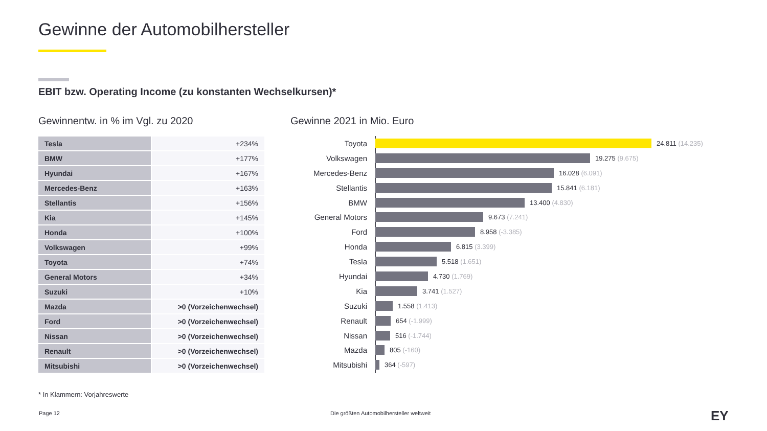Gewinne der Automobilhersteller
EBIT bzw. Operating Income (zu konstanten Wechselkursen)*
Gewinnentw. in % im Vgl. zu 2020
Gewinne 2021 in Mio. Euro
| Tesla | +234% |
| BMW | +177% |
| Hyundai | +167% |
| Mercedes-Benz | +163% |
| Stellantis | +156% |
| Kia | +145% |
| Honda | +100% |
| Volkswagen | +99% |
| Toyota | +74% |
| General Motors | +34% |
| Suzuki | +10% |
| Mazda | >0 (Vorzeichenwechsel) |
| Ford | >0 (Vorzeichenwechsel) |
| Nissan | >0 (Vorzeichenwechsel) |
| Renault | >0 (Vorzeichenwechsel) |
| Mitsubishi | >0 (Vorzeichenwechsel) |
Toyota
24.811 (14.235)
Volkswagen
19.275 (9.675)
Mercedes-Benz
16.028 (6.091)
Stellantis
15.841 (6.181)
BMW
13.400 (4.830)
General Motors
9.673 (7.241)
Ford
8.958 (-3.385)
Honda
6.815 (3.399)
Tesla
5.518 (1.651)
Hyundai
4.730 (1.769)
Kia
3.741 (1.527)
Suzuki
1.558 (1.413)
Renault
654 (-1.999)
Nissan
516 (-1.744)
Mazda
805 (-160)
Mitsubishi
364 (-597)
* In Klammern: Vorjahreswerte
Page 12
Die größten Automobilhersteller weltweit
EY